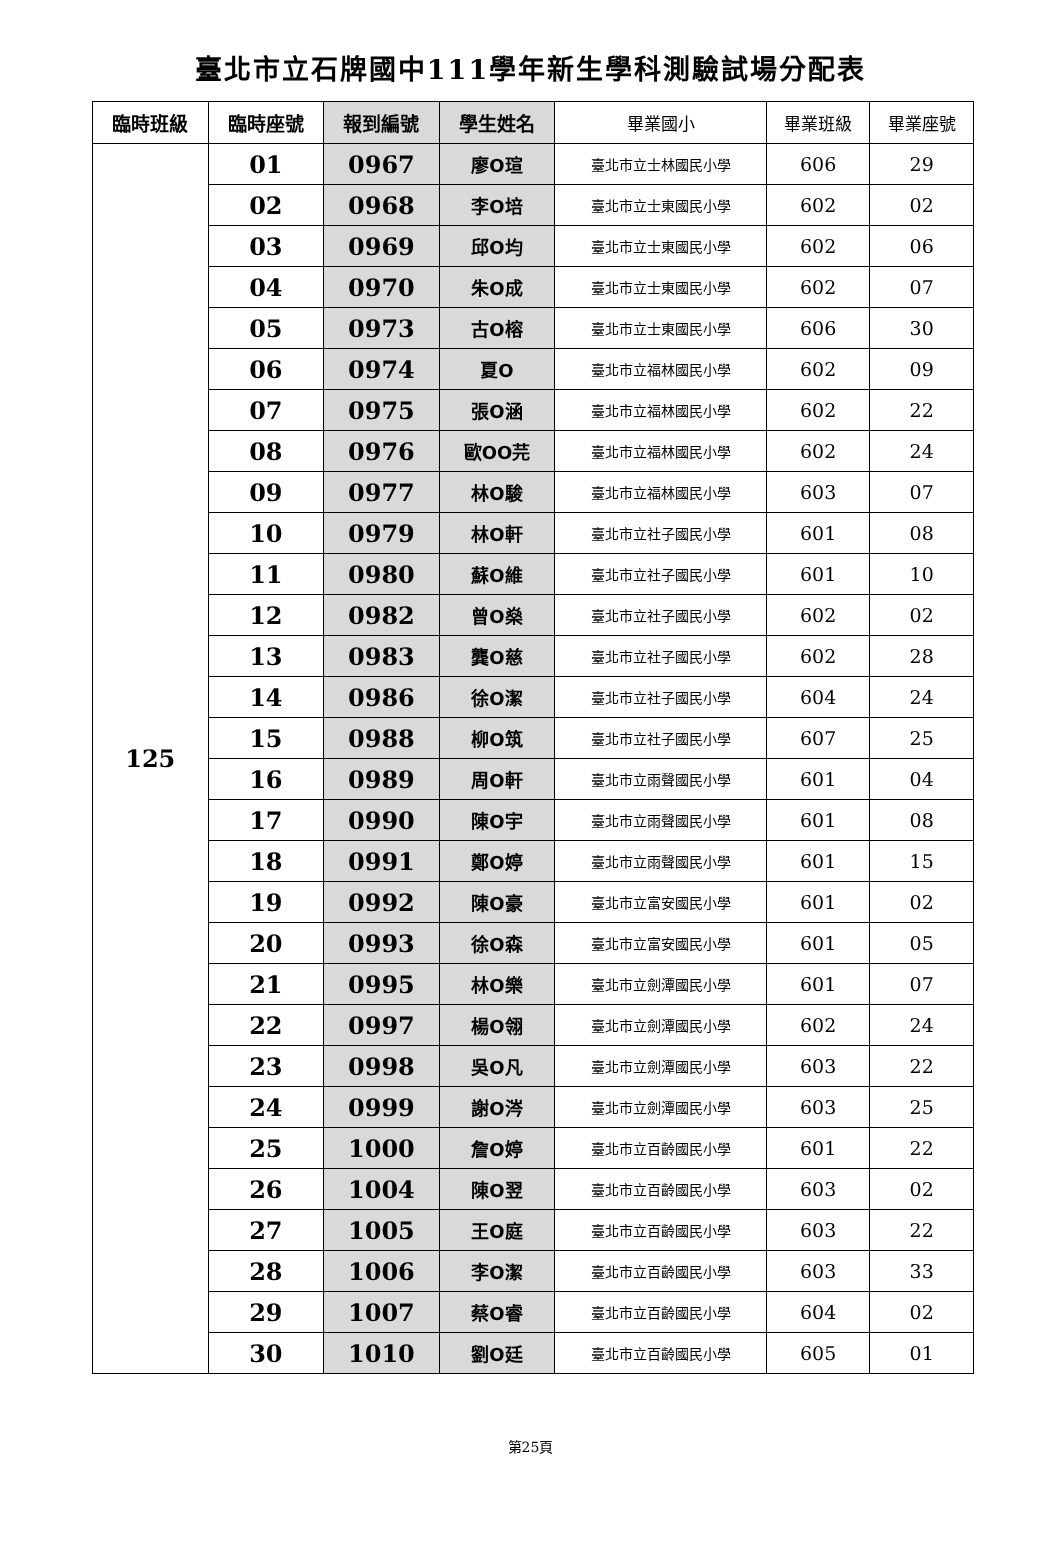臺北市立石牌國中111學年新生學科測驗試場分配表
| 臨時班級 | 臨時座號 | 報到編號 | 學生姓名 | 畢業國小 | 畢業班級 | 畢業座號 |
| --- | --- | --- | --- | --- | --- | --- |
| 125 | 01 | 0967 | 廖O瑄 | 臺北市立士林國民小學 | 606 | 29 |
| | 02 | 0968 | 李O培 | 臺北市立士東國民小學 | 602 | 02 |
| | 03 | 0969 | 邱O均 | 臺北市立士東國民小學 | 602 | 06 |
| | 04 | 0970 | 朱O成 | 臺北市立士東國民小學 | 602 | 07 |
| | 05 | 0973 | 古O榕 | 臺北市立士東國民小學 | 606 | 30 |
| | 06 | 0974 | 夏O | 臺北市立福林國民小學 | 602 | 09 |
| | 07 | 0975 | 張O涵 | 臺北市立福林國民小學 | 602 | 22 |
| | 08 | 0976 | 歐OO芫 | 臺北市立福林國民小學 | 602 | 24 |
| | 09 | 0977 | 林O駿 | 臺北市立福林國民小學 | 603 | 07 |
| | 10 | 0979 | 林O軒 | 臺北市立社子國民小學 | 601 | 08 |
| | 11 | 0980 | 蘇O維 | 臺北市立社子國民小學 | 601 | 10 |
| | 12 | 0982 | 曾O燊 | 臺北市立社子國民小學 | 602 | 02 |
| | 13 | 0983 | 龔O慈 | 臺北市立社子國民小學 | 602 | 28 |
| | 14 | 0986 | 徐O潔 | 臺北市立社子國民小學 | 604 | 24 |
| | 15 | 0988 | 柳O筑 | 臺北市立社子國民小學 | 607 | 25 |
| | 16 | 0989 | 周O軒 | 臺北市立雨聲國民小學 | 601 | 04 |
| | 17 | 0990 | 陳O宇 | 臺北市立雨聲國民小學 | 601 | 08 |
| | 18 | 0991 | 鄭O婷 | 臺北市立雨聲國民小學 | 601 | 15 |
| | 19 | 0992 | 陳O豪 | 臺北市立富安國民小學 | 601 | 02 |
| | 20 | 0993 | 徐O森 | 臺北市立富安國民小學 | 601 | 05 |
| | 21 | 0995 | 林O樂 | 臺北市立劍潭國民小學 | 601 | 07 |
| | 22 | 0997 | 楊O翎 | 臺北市立劍潭國民小學 | 602 | 24 |
| | 23 | 0998 | 吳O凡 | 臺北市立劍潭國民小學 | 603 | 22 |
| | 24 | 0999 | 謝O涔 | 臺北市立劍潭國民小學 | 603 | 25 |
| | 25 | 1000 | 詹O婷 | 臺北市立百齡國民小學 | 601 | 22 |
| | 26 | 1004 | 陳O翌 | 臺北市立百齡國民小學 | 603 | 02 |
| | 27 | 1005 | 王O庭 | 臺北市立百齡國民小學 | 603 | 22 |
| | 28 | 1006 | 李O潔 | 臺北市立百齡國民小學 | 603 | 33 |
| | 29 | 1007 | 蔡O睿 | 臺北市立百齡國民小學 | 604 | 02 |
| | 30 | 1010 | 劉O廷 | 臺北市立百齡國民小學 | 605 | 01 |
第25頁